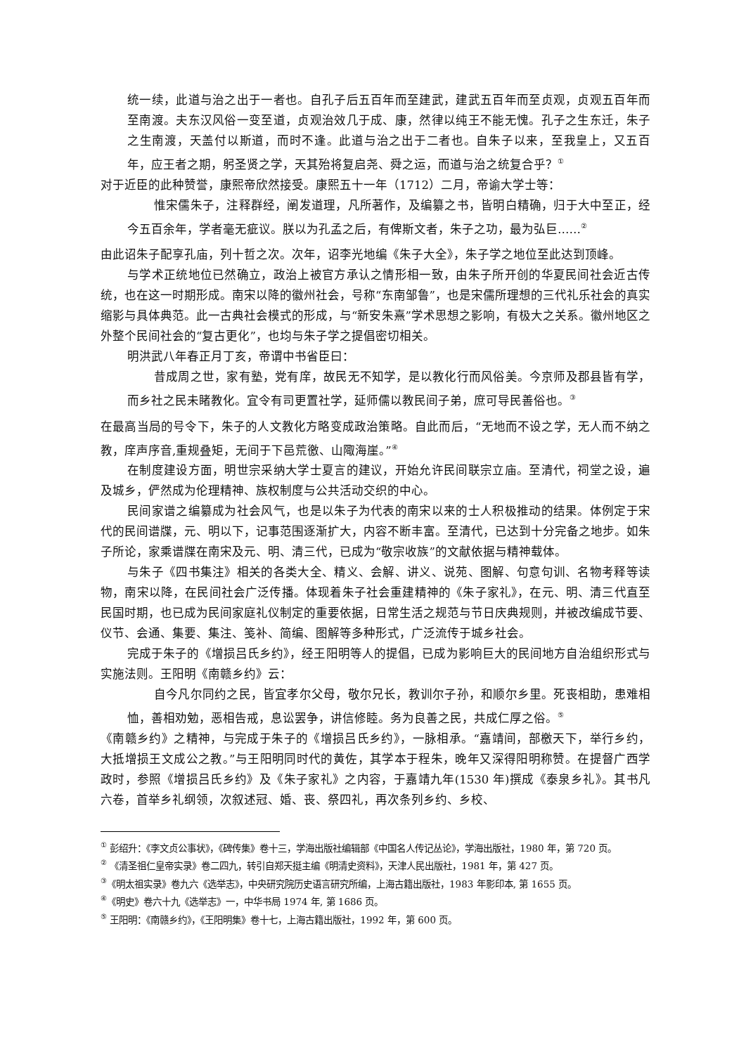统一续，此道与治之出于一者也。自孔子后五百年而至建武，建武五百年而至贞观，贞观五百年而至南渡。夫东汉风俗一变至道，贞观治效几于成、康，然律以纯王不能无愧。孔子之生东迁，朱子之生南渡，天盖付以斯道，而时不逢。此道与治之出于二者也。自朱子以来，至我皇上，又五百年，应王者之期，躬圣贤之学，天其殆将复启尧、舜之运，而道与治之统复合乎？<sup>①</sup>
对于近臣的此种赞誉，康熙帝欣然接受。康熙五十一年（1712）二月，帝谕大学士等：
惟宋儒朱子，注释群经，阐发道理，凡所著作，及编纂之书，皆明白精确，归于大中至正，经今五百余年，学者毫无疵议。朕以为孔孟之后，有俾斯文者，朱子之功，最为弘巨……<sup>②</sup>
由此诏朱子配享孔庙，列十哲之次。次年，诏李光地编《朱子大全》，朱子学之地位至此达到顶峰。
与学术正统地位已然确立，政治上被官方承认之情形相一致，由朱子所开创的华夏民间社会近古传统，也在这一时期形成。南宋以降的徽州社会，号称“东南邹鲁”，也是宋儒所理想的三代礼乐社会的真实缩影与具体典范。此一古典社会模式的形成，与“新安朱熹”学术思想之影响，有极大之关系。徽州地区之外整个民间社会的“复古更化”，也均与朱子学之提倡密切相关。
明洪武八年春正月丁亥，帝谓中书省臣曰：
昔成周之世，家有塾，党有庠，故民无不知学，是以教化行而风俗美。今京师及郡县皆有学，而乡社之民未睹教化。宜令有司更置社学，延师儒以教民间子弟，庶可导民善俗也。<sup>③</sup>
在最高当局的号令下，朱子的人文教化方略变成政治策略。自此而后，“无地而不设之学，无人而不纳之教，庠声序音,重规叠矩，无间于下邑荒徼、山陬海崖。”<sup>④</sup>
在制度建设方面，明世宗采纳大学士夏言的建议，开始允许民间联宗立庙。至清代，祠堂之设，遍及城乡，俨然成为伦理精神、族权制度与公共活动交织的中心。
民间家谱之编纂成为社会风气，也是以朱子为代表的南宋以来的士人积极推动的结果。体例定于宋代的民间谱牒，元、明以下，记事范围逐渐扩大，内容不断丰富。至清代，已达到十分完备之地步。如朱子所论，家乘谱牒在南宋及元、明、清三代，已成为“敬宗收族”的文献依据与精神载体。
与朱子《四书集注》相关的各类大全、精义、会解、讲义、说苑、图解、句意句训、名物考释等读物，南宋以降，在民间社会广泛传播。体现着朱子社会重建精神的《朱子家礼》，在元、明、清三代直至民国时期，也已成为民间家庭礼仪制定的重要依据，日常生活之规范与节日庆典规则，并被改编成节要、仪节、会通、集要、集注、笺补、简编、图解等多种形式，广泛流传于城乡社会。
完成于朱子的《增损吕氏乡约》，经王阳明等人的提倡，已成为影响巨大的民间地方自治组织形式与实施法则。王阳明《南赣乡约》云：
自今凡尔同约之民，皆宜孝尔父母，敬尔兄长，教训尔子孙，和顺尔乡里。死丧相助，患难相恤，善相劝勉，恶相告戒，息讼罢争，讲信修睦。务为良善之民，共成仁厚之俗。<sup>⑤</sup>
《南赣乡约》之精神，与完成于朱子的《增损吕氏乡约》，一脉相承。“嘉靖间，部檄天下，举行乡约，大抵增损王文成公之教。”与王阳明同时代的黄佐，其学本于程朱，晚年又深得阳明称赞。在提督广西学政时，参照《增损吕氏乡约》及《朱子家礼》之内容，于嘉靖九年(1530 年)撰成《泰泉乡礼》。其书凡六卷，首举乡礼纲领，次叙述冠、婚、丧、祭四礼，再次条列乡约、乡校、
<sup>①</sup> 彭绍升：《李文贞公事状》，《碑传集》卷十三，学海出版社编辑部《中国名人传记丛论》，学海出版社，1980 年，第 720 页。
<sup>②</sup> 《清圣祖仁皇帝实录》卷二四九，转引自郑天挺主编《明清史资料》，天津人民出版社，1981 年，第 427 页。
<sup>③</sup>《明太祖实录》卷九六《选举志》，中央研究院历史语言研究所编，上海古籍出版社，1983 年影印本, 第 1655 页。
<sup>④</sup>《明史》卷六十九《选举志》一，中华书局 1974 年, 第 1686 页。
<sup>⑤</sup> 王阳明：《南赣乡约》，《王阳明集》卷十七，上海古籍出版社，1992 年，第 600 页。